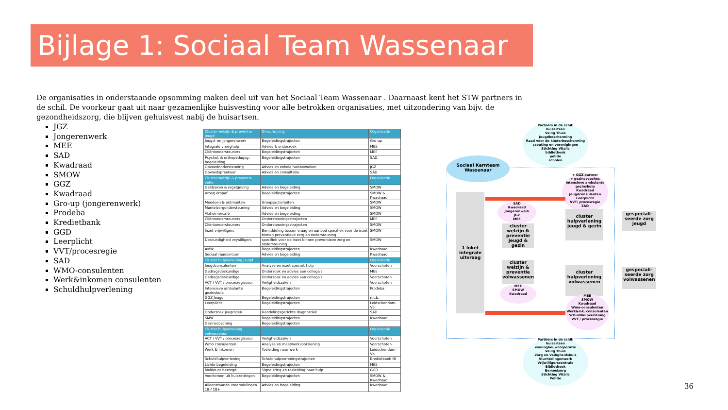Bijlage 1: Sociaal Team Wassenaar
De organisaties in onderstaande opsomming maken deel uit van het Sociaal Team Wassenaar . Daarnaast kent het STW partners in de schil. De voorkeur gaat uit naar gezamenlijke huisvesting voor alle betrokken organisaties, met uitzondering van bijv. de gezondheidszorg, die blijven gehuisvest nabij de huisartsen.
JGZ
Jongerenwerk
MEE
SAD
Kwadraad
SMOW
GGZ
Kwadraad
Gro-up (jongerenwerk)
Prodeba
Kredietbank
GGD
Leerplicht
VVT/procesregie
SAD
WMO-consulenten
Werk&inkomen consulenten
Schuldhulpverlening
| Cluster welzijn & preventie jeugd | Omschrijving | Organisatie |
| --- | --- | --- |
| Jeugd- en jongerenwerk | Begeleidingstrajecten | Gro-up |
| Integrale vroeghulp | Advies & onderzoek | MEE |
| Cliëntondersteuners | Begeleidingstrajecten | MEE |
| Psychol. & orthopedagog. begeleiding | Begeleidingstrajecten | SAD |
| Opvoedondersteuning | Advies en enkele huisbezoeken | JGZ |
| Opvoedspreekuur | Advies en consultatie | SAD |
| Cluster welzijn & preventie volw. | | Organisatie |
| Geldzaken & regelgeving | Advies en begeleiding | SMOW |
| Vroeg eropaf | Begeleidingstrajecten | SMOW & Kwadraad |
| Meedoen & ontmoeten | Groepsactiviteiten | SMOW |
| Mantelzorgondersteuning | Advies en begeleiding | SMOW |
| Alzheimercafé | Advies en begeleiding | SMOW |
| Cliëntondersteuners | Ondersteuningsstrajecten | MEE |
| Cliëntondersteuners | Ondersteuningsstrajecten | SMOW |
| Inzet vrijwilligers | Bemiddeling tussen vraag en aanbod specifiek voor de inzet binnen preventieve zorg en ondersteuning | SMOW |
| Deskundigheid vrijwilligers | specifiek voor de inzet binnen preventieve zorg en ondersteuning | SMOW |
| AMW | Begeleidingstrajecten | Kwadraad |
| Sociaal raadsvrouw | Advies en begeleiding | Kwadraad |
| Cluster hulpverlening jeugd | | Organisatie |
| Jeugdconsulenten | Analyse en inzet special. hulp | Voorschoten |
| Gedragsdeskundige | Onderzoek en advies aan collega's | MEE |
| Gedragsdeskundige | Onderzoek en advies aan collega's | Voorschoten |
| ACT / VVT / procesregisseur | Veiligheidszaken | Voorschoten |
| Intensieve ambulante gezinshulp | Begeleidingstrajecten | Prodeba |
| GGZ Jeugd | Begeleidingstrajecten | n.t.b. |
| Leerplicht | Begeleidingstrajecten | Leidschendam-Vb |
| Onderzoek jeugdigen | Handelingsgerichte diagnostiek | SAD |
| SMW | Begeleidingstrajecten | Kwadraad |
| Gezinscoaching | Begeleidingstrajecten | |
| Cluster hulpverlening volwassenen | | Organisatie |
| ACT / VVT / procesregisseur | Veiligheidszaken | Voorschoten |
| Wmo consulenten | Analyse en maatwerkvoorziening | Voorschoten |
| Werk & inkomen | Toeleiding naar werk | Leidschendam-Vb |
| Schuldhulpverlening | Schuldhulpverleningstrajecten | Kredietbank Nl |
| Lichte begeleiding | Begeleidingstrajecten | MEE |
| Meldpunt bezorgd | Signalering en toeleiding naar hulp | GGD |
| Voorkomen uit huiszettingen | Begeleidingstrajecten | SMOW & Kwadraad |
| Alleenstaande vreemdelingen 18-/ 18+ | Advies en begeleiding | Kwadraad |
Partners in de schil:
huisartsen
Veilig Thuis
Jeugdbescherming
Raad voor de kinderbescherming
scouting en verenigingen
Stichting Vitalis
bibliotheek
politie
scholen
Sociaal Kernteam Wassenaar
+ GGZ partner
+ gezinscoaches
intensieve ambulante gezinshulp
Kwadraad
Jeugdconsulenten
Leerplicht
VVT/ procesregie
SAD
1 loket integrale uitvraag
SAD
Kwadraad
Jongerenwerk
JGZ
MEE
cluster welzijn & preventie jeugd & gezin
cluster hulpverlening jeugd & gezin
gespeciali-seerde zorg jeugd
cluster welzijn & preventie volwassenen
MEE
SMOW
Kwadraad
cluster hulpverlening volwassenen
gespeciali-seerde zorg volwassenen
MEE
SMOW
Kwadraad
Wmo-consulenten
Werk&ink. consulenten
Schuldhulpverlening
VVT / procesregie
Partners in de schil:
huisartsen
woningbouwcorporatie
Veilig Thuis
Zorg en Veiligheidshuis
Vluchtelingenwerk
Vrijwilligerscentrale
Bibliotheek
Bemoeizorg
Stichting Vitalis
Politie
36